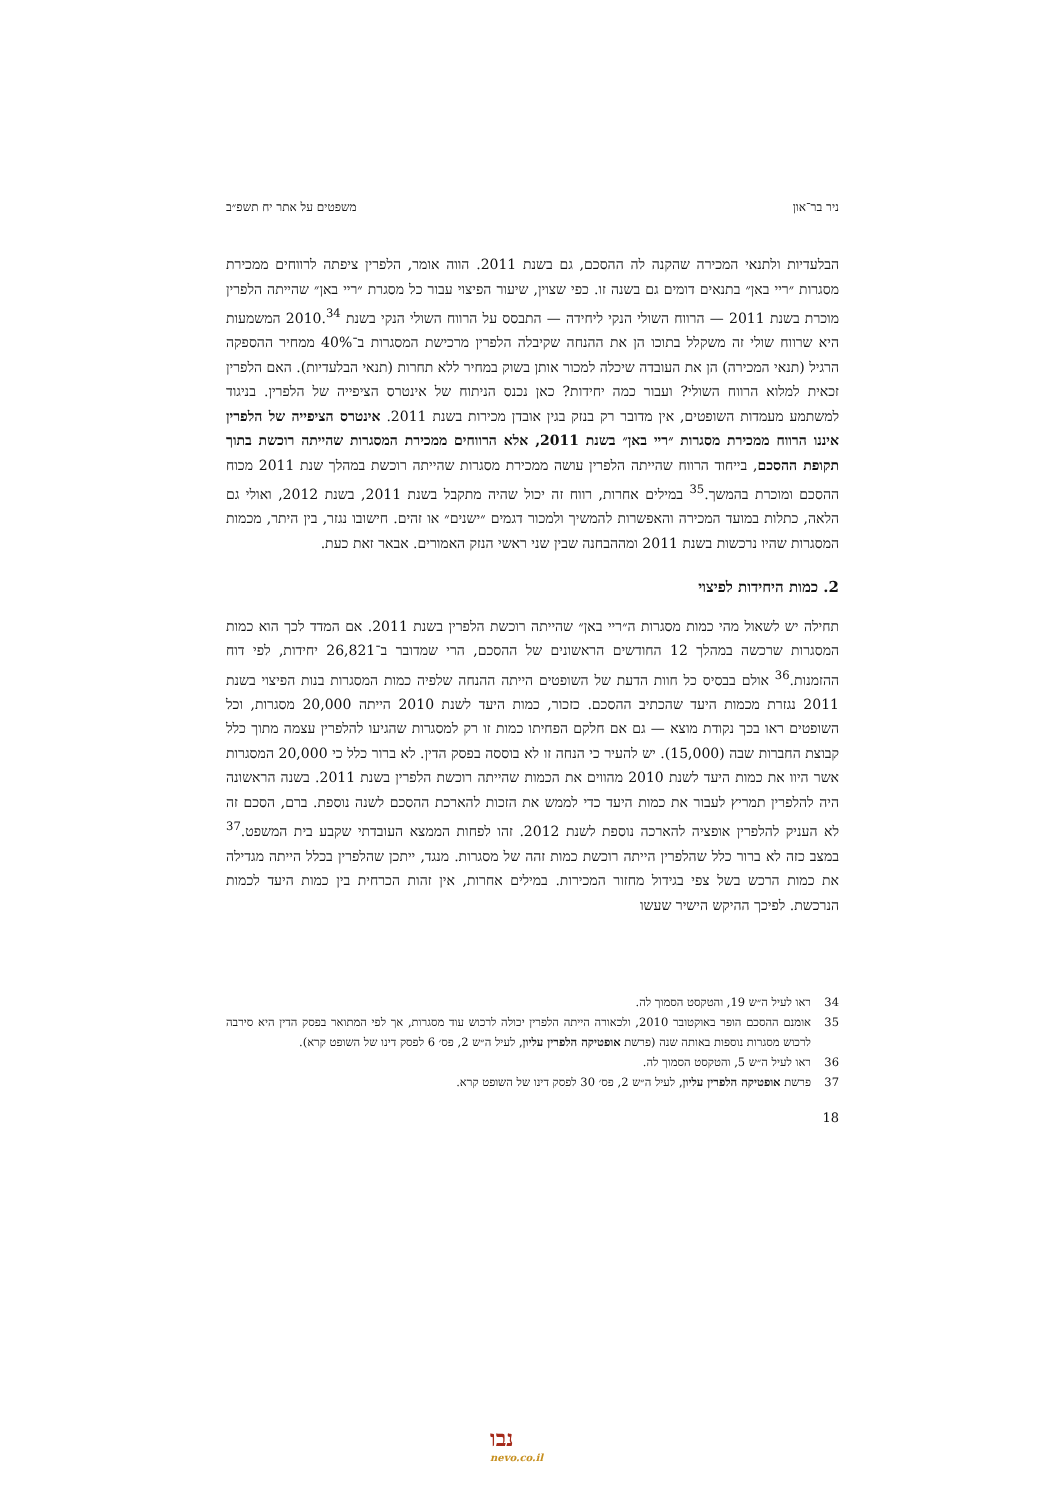ניר בר־און משפטים על אתר יח תשפ״ב
הבלעדיות ולתנאי המכירה שהקנה לה ההסכם, גם בשנת 2011. הווה אומר, הלפרין ציפתה לרווחים ממכירת מסגרות ״ריי באן״ בתנאים דומים גם בשנה זו. כפי שצוין, שיעור הפיצוי עבור כל מסגרת ״ריי באן״ שהייתה הלפרין מוכרת בשנת 2011 — הרווח השולי הנקי ליחידה — התבסס על הרווח השולי הנקי בשנת 2010.<sup>34</sup> המשמעות היא שרווח שולי זה משקלל בתוכו הן את ההנחה שקיבלה הלפרין מרכישת המסגרות ב־40% ממחיר ההספקה הרגיל (תנאי המכירה) הן את העובדה שיכלה למכור אותן בשוק במחיר ללא תחרות (תנאי הבלעדיות). האם הלפרין זכאית למלוא הרווח השולי? ועבור כמה יחידות? כאן נכנס הניתוח של אינטרס הציפייה של הלפרין. בניגוד למשתמע מעמדות השופטים, אין מדובר רק בנזק בגין אובדן מכירות בשנת 2011. אינטרס הציפייה של הלפרין איננו הרווח ממכירת מסגרות ״ריי באן״ בשנת 2011, אלא הרווחים ממכירת המסגרות שהייתה רוכשת בתוך תקופת ההסכם, בייחוד הרווח שהייתה הלפרין עושה ממכירת מסגרות שהייתה רוכשת במהלך שנת 2011 מכוח ההסכם ומוכרת בהמשך.<sup>35</sup> במילים אחרות, רווח זה יכול שהיה מתקבל בשנת 2011, בשנת 2012, ואולי גם הלאה, כתלות במועד המכירה והאפשרות להמשיך ולמכור דגמים ״ישנים״ או זהים. חישובו נגזר, בין היתר, מכמות המסגרות שהיו נרכשות בשנת 2011 ומההבחנה שבין שני ראשי הנזק האמורים. אבאר זאת כעת.
2. כמות היחידות לפיצוי
תחילה יש לשאול מהי כמות מסגרות ה״ריי באן״ שהייתה רוכשת הלפרין בשנת 2011. אם המדד לכך הוא כמות המסגרות שרכשה במהלך 12 החודשים הראשונים של ההסכם, הרי שמדובר ב־26,821 יחידות, לפי דוח ההזמנות.<sup>36</sup> אולם בבסיס כל חוות הדעת של השופטים הייתה ההנחה שלפיה כמות המסגרות בנות הפיצוי בשנת 2011 נגזרת מכמות היעד שהכתיב ההסכם. כזכור, כמות היעד לשנת 2010 הייתה 20,000 מסגרות, וכל השופטים ראו בכך נקודת מוצא — גם אם חלקם הפחיתו כמות זו רק למסגרות שהגיעו להלפרין עצמה מתוך כלל קבוצת החברות שבה (15,000). יש להעיר כי הנחה זו לא בוססה בפסק הדין. לא ברור כלל כי 20,000 המסגרות אשר היוו את כמות היעד לשנת 2010 מהווים את הכמות שהייתה רוכשת הלפרין בשנת 2011. בשנה הראשונה היה להלפרין תמריץ לעבור את כמות היעד כדי לממש את הזכות להארכת ההסכם לשנה נוספת. ברם, הסכם זה לא העניק להלפרין אופציה להארכה נוספת לשנת 2012. זהו לפחות הממצא העובדתי שקבע בית המשפט.<sup>37</sup> במצב כזה לא ברור כלל שהלפרין הייתה רוכשת כמות זהה של מסגרות. מנגד, ייתכן שהלפרין בכלל הייתה מגדילה את כמות הרכש בשל צפי בגידול מחזור המכירות. במילים אחרות, אין זהות הכרחית בין כמות היעד לכמות הנרכשת. לפיכך ההיקש הישיר שעשו
34 ראו לעיל ה״ש 19, והטקסט הסמוך לה.
35 אומנם ההסכם הופר באוקטובר 2010, ולכאורה הייתה הלפרין יכולה לרכוש עוד מסגרות, אך לפי המתואר בפסק הדין היא סירבה לרכוש מסגרות נוספות באותה שנה (פרשת אופטיקה הלפרין עליון, לעיל ה״ש 2, פס׳ 6 לפסק דינו של השופט קרא).
36 ראו לעיל ה״ש 5, והטקסט הסמוך לה.
37 פרשת אופטיקה הלפרין עליון, לעיל ה״ש 2, פס׳ 30 לפסק דינו של השופט קרא.
18
נבו
nevo.co.il